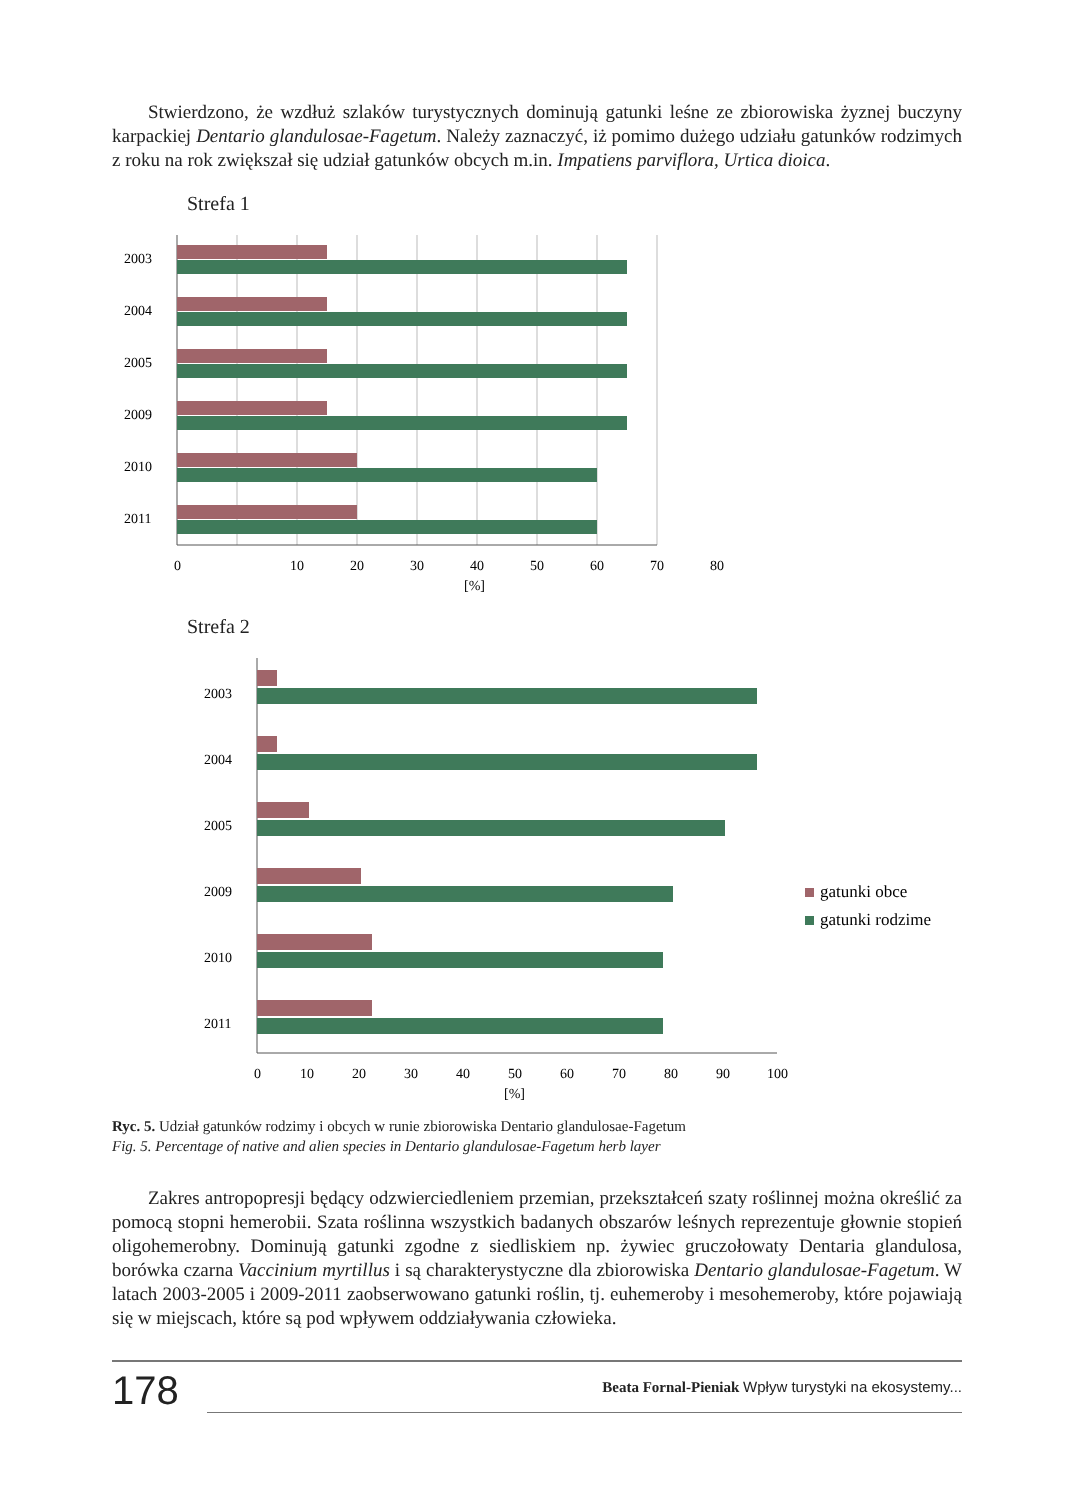Stwierdzono, że wzdłuż szlaków turystycznych dominują gatunki leśne ze zbiorowiska żyznej buczyny karpackiej Dentario glandulosae-Fagetum. Należy zaznaczyć, iż pomimo dużego udziału gatunków rodzimych z roku na rok zwiększał się udział gatunków obcych m.in. Impatiens parviflora, Urtica dioica.
Strefa 1
2003
2004
2005
2009
2010
2011
0
10
20
30
40
50
60
70
80
[%]
Strefa 2
2003
2004
2005
2009
2010
2011
0
10
20
30
40
50
60
70
80
90
100
[%]
gatunki obce
gatunki rodzime
Ryc. 5. Udział gatunków rodzimy i obcych w runie zbiorowiska Dentario glandulosae-Fagetum
Fig. 5. Percentage of native and alien species in Dentario glandulosae-Fagetum herb layer
Zakres antropopresji będący odzwierciedleniem przemian, przekształceń szaty roślinnej można określić za pomocą stopni hemerobii. Szata roślinna wszystkich badanych obszarów leśnych reprezentuje głownie stopień oligohemerobny. Dominują gatunki zgodne z siedliskiem np. żywiec gruczołowaty Dentaria glandulosa, borówka czarna Vaccinium myrtillus i są charakterystyczne dla zbiorowiska Dentario glandulosae-Fagetum. W latach 2003-2005 i 2009-2011 zaobserwowano gatunki roślin, tj. euhemeroby i mesohemeroby, które pojawiają się w miejscach, które są pod wpływem oddziaływania człowieka.
178
Beata Fornal-Pieniak Wpływ turystyki na ekosystemy...